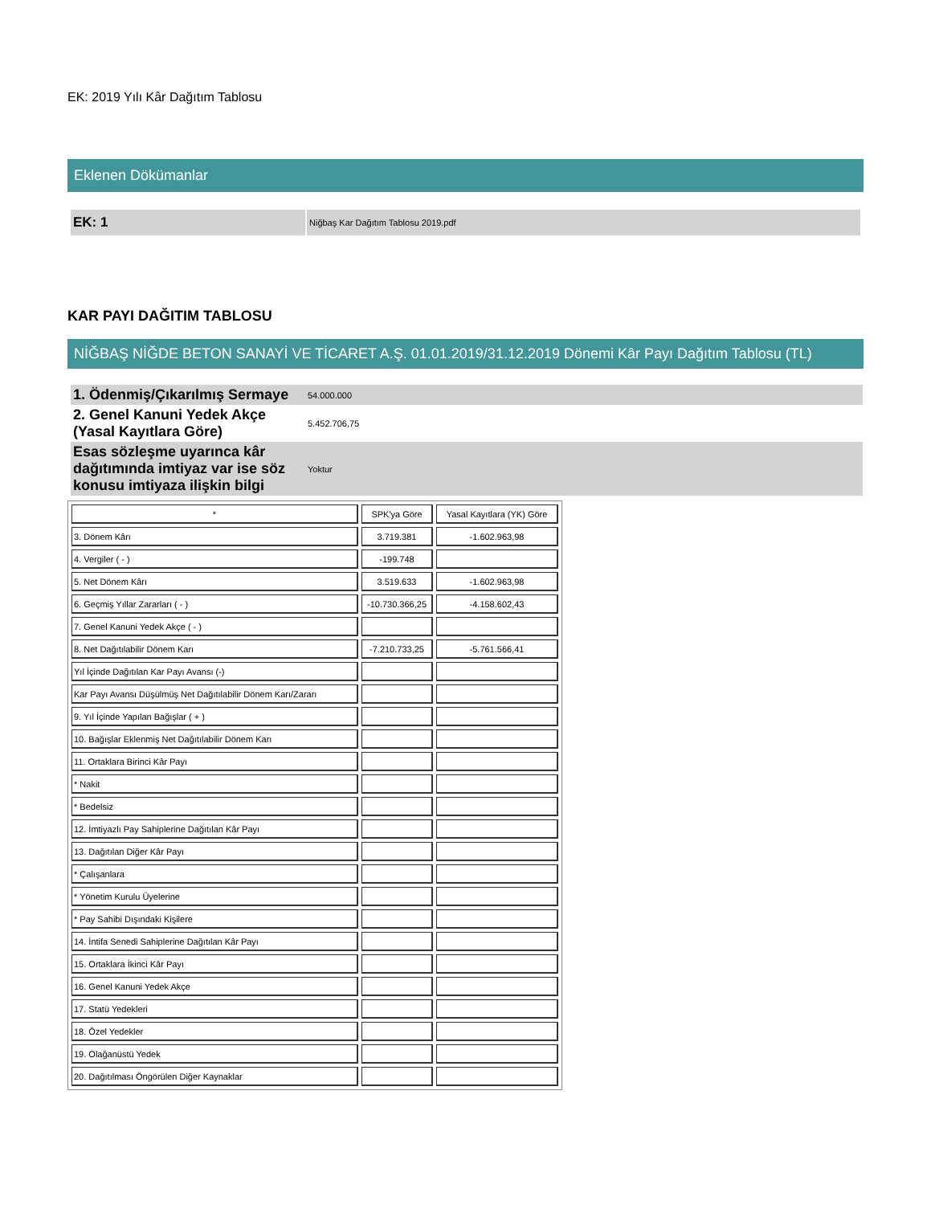EK: 2019 Yılı Kâr Dağıtım Tablosu
Eklenen Dökümanlar
EK: 1
Niğbaş Kar Dağıtım Tablosu 2019.pdf
KAR PAYI DAĞITIM TABLOSU
NİĞBAŞ NİĞDE BETON SANAYİ VE TİCARET A.Ş. 01.01.2019/31.12.2019 Dönemi Kâr Payı Dağıtım Tablosu (TL)
| 1. Ödenmiş/Çıkarılmış Sermaye | 54.000.000 |
| 2. Genel Kanuni Yedek Akçe (Yasal Kayıtlara Göre) | 5.452.706,75 |
| Esas sözleşme uyarınca kâr dağıtımında imtiyaz var ise söz konusu imtiyaza ilişkin bilgi | Yoktur |
| * | SPK'ya Göre | Yasal Kayıtlara (YK) Göre |
| 3. Dönem Kârı | 3.719.381 | -1.602.963,98 |
| 4. Vergiler ( - ) | -199.748 | |
| 5. Net Dönem Kârı | 3.519.633 | -1.602.963,98 |
| 6. Geçmiş Yıllar Zararları ( - ) | -10.730.366,25 | -4.158.602,43 |
| 7. Genel Kanuni Yedek Akçe ( - ) | | |
| 8. Net Dağıtılabilir Dönem Karı | -7.210.733,25 | -5.761.566,41 |
| Yıl İçinde Dağıtılan Kar Payı Avansı (-) | | |
| Kar Payı Avansı Düşülmüş Net Dağıtılabilir Dönem Karı/Zararı | | |
| 9. Yıl İçinde Yapılan Bağışlar ( + ) | | |
| 10. Bağışlar Eklenmiş Net Dağıtılabilir Dönem Karı | | |
| 11. Ortaklara Birinci Kâr Payı | | |
| * Nakit | | |
| * Bedelsiz | | |
| 12. İmtiyazlı Pay Sahiplerine Dağıtılan Kâr Payı | | |
| 13. Dağıtılan Diğer Kâr Payı | | |
| * Çalışanlara | | |
| * Yönetim Kurulu Üyelerine | | |
| * Pay Sahibi Dışındaki Kişilere | | |
| 14. İntifa Senedi Sahiplerine Dağıtılan Kâr Payı | | |
| 15. Ortaklara İkinci Kâr Payı | | |
| 16. Genel Kanuni Yedek Akçe | | |
| 17. Statü Yedekleri | | |
| 18. Özel Yedekler | | |
| 19. Olağanüstü Yedek | | |
| 20. Dağıtılması Öngörülen Diğer Kaynaklar | | |